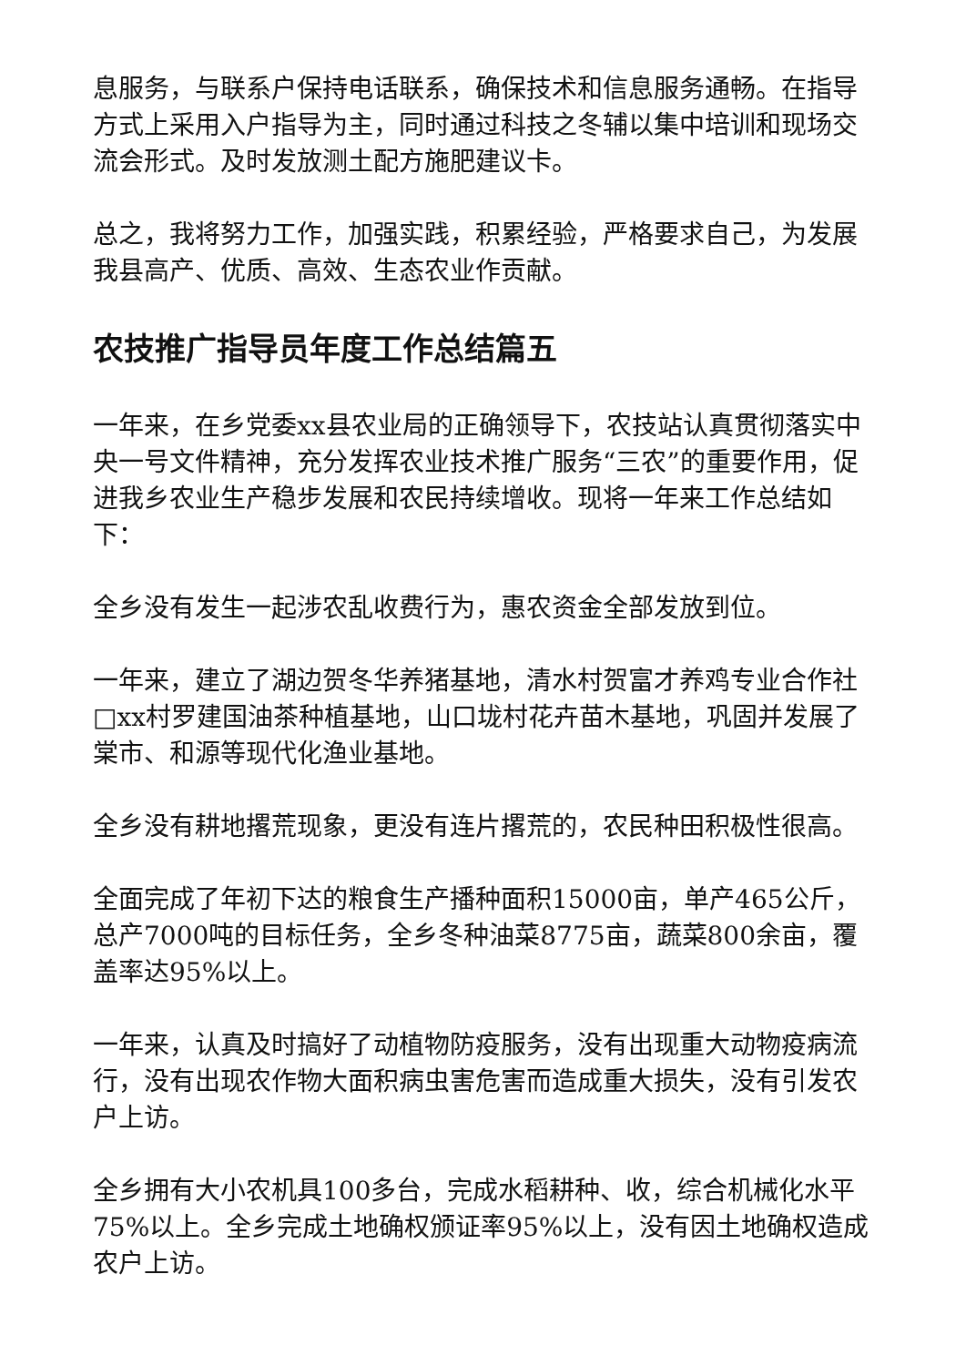息服务，与联系户保持电话联系，确保技术和信息服务通畅。在指导方式上采用入户指导为主，同时通过科技之冬辅以集中培训和现场交流会形式。及时发放测土配方施肥建议卡。
总之，我将努力工作，加强实践，积累经验，严格要求自己，为发展我县高产、优质、高效、生态农业作贡献。
农技推广指导员年度工作总结篇五
一年来，在乡党委xx县农业局的正确领导下，农技站认真贯彻落实中央一号文件精神，充分发挥农业技术推广服务“三农”的重要作用，促进我乡农业生产稳步发展和农民持续增收。现将一年来工作总结如下：
全乡没有发生一起涉农乱收费行为，惠农资金全部发放到位。
一年来，建立了湖边贺冬华养猪基地，清水村贺富才养鸡专业合作社□xx村罗建国油茶种植基地，山口垅村花卉苗木基地，巩固并发展了棠市、和源等现代化渔业基地。
全乡没有耕地撂荒现象，更没有连片撂荒的，农民种田积极性很高。
全面完成了年初下达的粮食生产播种面积15000亩，单产465公斤，总产7000吨的目标任务，全乡冬种油菜8775亩，蔬菜800余亩，覆盖率达95%以上。
一年来，认真及时搞好了动植物防疫服务，没有出现重大动物疫病流行，没有出现农作物大面积病虫害危害而造成重大损失，没有引发农户上访。
全乡拥有大小农机具100多台，完成水稻耕种、收，综合机械化水平75%以上。全乡完成土地确权颁证率95%以上，没有因土地确权造成农户上访。